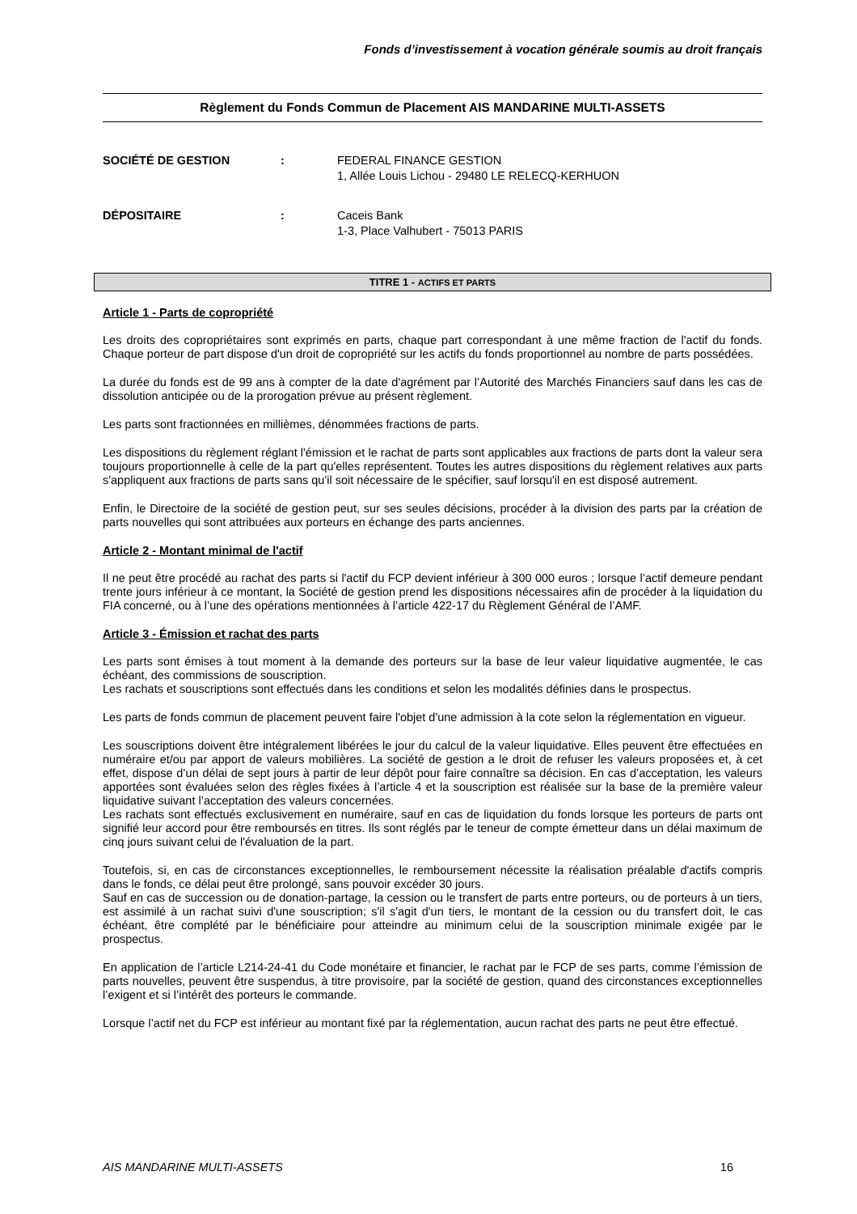Fonds d’investissement à vocation générale soumis au droit français
Règlement du Fonds Commun de Placement AIS MANDARINE MULTI-ASSETS
SOCIÉTÉ DE GESTION : FEDERAL FINANCE GESTION
1, Allée Louis Lichou - 29480 LE RELECQ-KERHUON
DÉPOSITAIRE : Caceis Bank
1-3, Place Valhubert - 75013 PARIS
TITRE 1 - ACTIFS ET PARTS
Article 1 - Parts de copropriété
Les droits des copropriétaires sont exprimés en parts, chaque part correspondant à une même fraction de l'actif du fonds. Chaque porteur de part dispose d'un droit de copropriété sur les actifs du fonds proportionnel au nombre de parts possédées.
La durée du fonds est de 99 ans à compter de la date d'agrément par l’Autorité des Marchés Financiers sauf dans les cas de dissolution anticipée ou de la prorogation prévue au présent règlement.
Les parts sont fractionnées en millièmes, dénommées fractions de parts.
Les dispositions du règlement réglant l'émission et le rachat de parts sont applicables aux fractions de parts dont la valeur sera toujours proportionnelle à celle de la part qu'elles représentent. Toutes les autres dispositions du règlement relatives aux parts s'appliquent aux fractions de parts sans qu'il soit nécessaire de le spécifier, sauf lorsqu'il en est disposé autrement.
Enfin, le Directoire de la société de gestion peut, sur ses seules décisions, procéder à la division des parts par la création de parts nouvelles qui sont attribuées aux porteurs en échange des parts anciennes.
Article 2 - Montant minimal de l'actif
Il ne peut être procédé au rachat des parts si l'actif du FCP devient inférieur à 300 000 euros ; lorsque l’actif demeure pendant trente jours inférieur à ce montant, la Société de gestion prend les dispositions nécessaires afin de procéder à la liquidation du FIA concerné, ou à l’une des opérations mentionnées à l’article 422-17 du Règlement Général de l’AMF.
Article 3 - Émission et rachat des parts
Les parts sont émises à tout moment à la demande des porteurs sur la base de leur valeur liquidative augmentée, le cas échéant, des commissions de souscription.
Les rachats et souscriptions sont effectués dans les conditions et selon les modalités définies dans le prospectus.
Les parts de fonds commun de placement peuvent faire l'objet d'une admission à la cote selon la réglementation en vigueur.
Les souscriptions doivent être intégralement libérées le jour du calcul de la valeur liquidative. Elles peuvent être effectuées en numéraire et/ou par apport de valeurs mobilières. La société de gestion a le droit de refuser les valeurs proposées et, à cet effet, dispose d’un délai de sept jours à partir de leur dépôt pour faire connaître sa décision. En cas d’acceptation, les valeurs apportées sont évaluées selon des règles fixées à l’article 4 et la souscription est réalisée sur la base de la première valeur liquidative suivant l’acceptation des valeurs concernées.
Les rachats sont effectués exclusivement en numéraire, sauf en cas de liquidation du fonds lorsque les porteurs de parts ont signifié leur accord pour être remboursés en titres. Ils sont réglés par le teneur de compte émetteur dans un délai maximum de cinq jours suivant celui de l'évaluation de la part.
Toutefois, si, en cas de circonstances exceptionnelles, le remboursement nécessite la réalisation préalable d'actifs compris dans le fonds, ce délai peut être prolongé, sans pouvoir excéder 30 jours.
Sauf en cas de succession ou de donation-partage, la cession ou le transfert de parts entre porteurs, ou de porteurs à un tiers, est assimilé à un rachat suivi d'une souscription; s'il s'agit d'un tiers, le montant de la cession ou du transfert doit, le cas échéant, être complété par le bénéficiaire pour atteindre au minimum celui de la souscription minimale exigée par le prospectus.
En application de l’article L214-24-41 du Code monétaire et financier, le rachat par le FCP de ses parts, comme l’émission de parts nouvelles, peuvent être suspendus, à titre provisoire, par la société de gestion, quand des circonstances exceptionnelles l’exigent et si l’intérêt des porteurs le commande.
Lorsque l’actif net du FCP est inférieur au montant fixé par la réglementation, aucun rachat des parts ne peut être effectué.
AIS MANDARINE MULTI-ASSETS 16